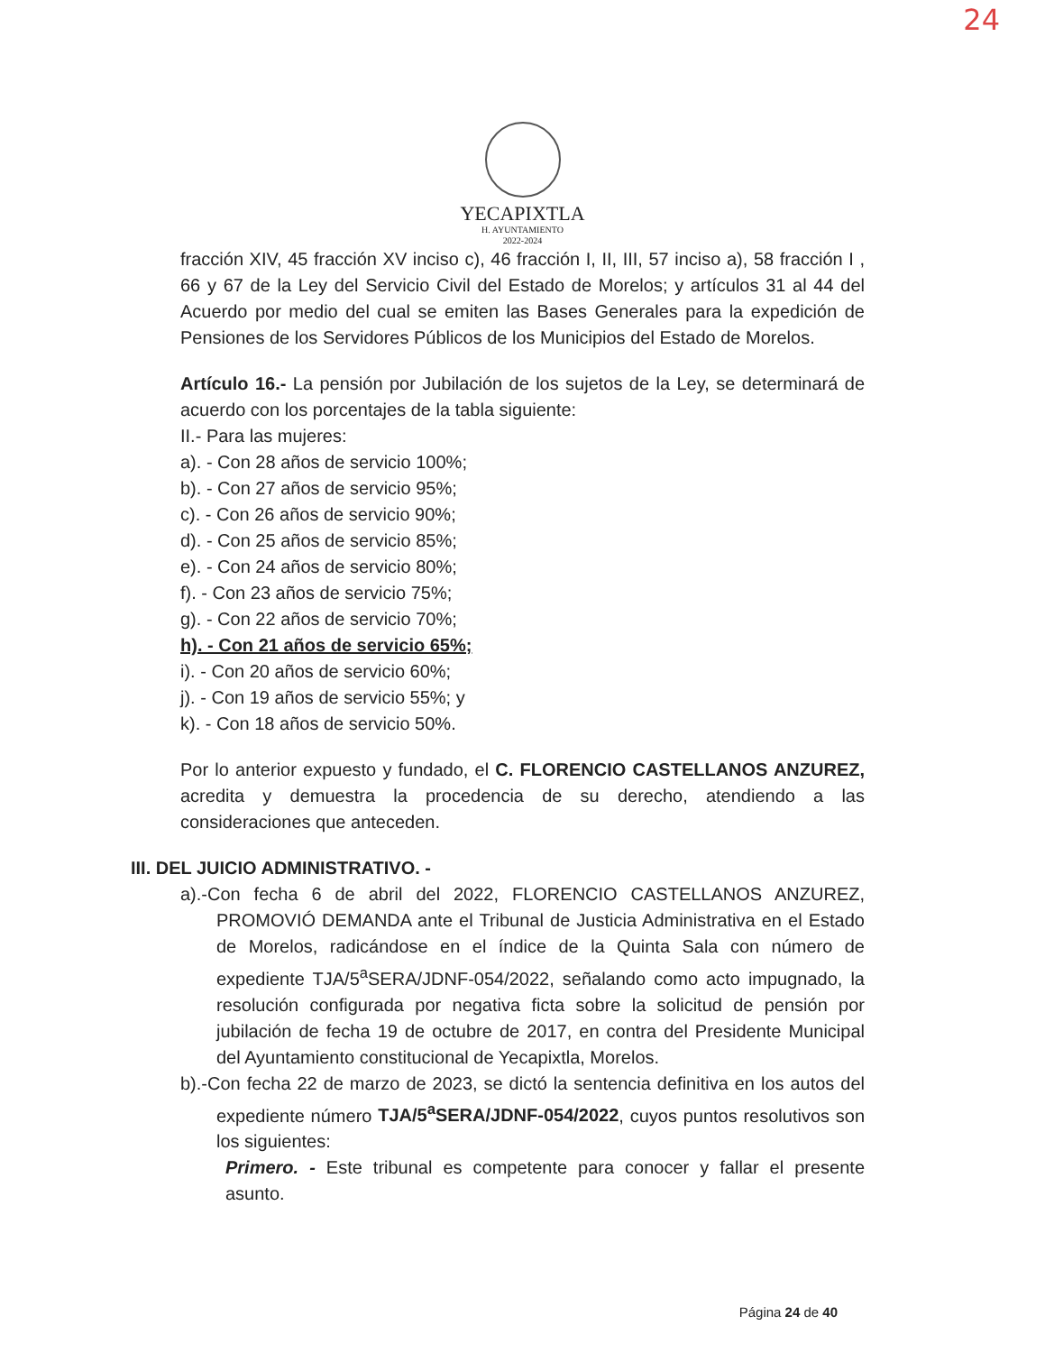24
YECAPIXTLA
H. AYUNTAMIENTO
2022-2024
fracción XIV, 45 fracción XV inciso c), 46 fracción I, II, III, 57 inciso a), 58 fracción I , 66 y 67 de la Ley del Servicio Civil del Estado de Morelos; y artículos 31 al 44 del Acuerdo por medio del cual se emiten las Bases Generales para la expedición de Pensiones de los Servidores Públicos de los Municipios del Estado de Morelos.
Artículo 16.- La pensión por Jubilación de los sujetos de la Ley, se determinará de acuerdo con los porcentajes de la tabla siguiente:
II.- Para las mujeres:
a). - Con 28 años de servicio 100%;
b). - Con 27 años de servicio 95%;
c). - Con 26 años de servicio 90%;
d). - Con 25 años de servicio 85%;
e). - Con 24 años de servicio 80%;
f). - Con 23 años de servicio 75%;
g). - Con 22 años de servicio 70%;
h). - Con 21 años de servicio 65%;
i). - Con 20 años de servicio 60%;
j). - Con 19 años de servicio 55%; y
k). - Con 18 años de servicio 50%.
Por lo anterior expuesto y fundado, el C. FLORENCIO CASTELLANOS ANZUREZ, acredita y demuestra la procedencia de su derecho, atendiendo a las consideraciones que anteceden.
III. DEL JUICIO ADMINISTRATIVO. -
a).-Con fecha 6 de abril del 2022, FLORENCIO CASTELLANOS ANZUREZ, PROMOVIÓ DEMANDA ante el Tribunal de Justicia Administrativa en el Estado de Morelos, radicándose en el índice de la Quinta Sala con número de expediente TJA/5<sup>a</sup>SERA/JDNF-054/2022, señalando como acto impugnado, la resolución configurada por negativa ficta sobre la solicitud de pensión por jubilación de fecha 19 de octubre de 2017, en contra del Presidente Municipal del Ayuntamiento constitucional de Yecapixtla, Morelos.
b).-Con fecha 22 de marzo de 2023, se dictó la sentencia definitiva en los autos del expediente número TJA/5<sup>a</sup>SERA/JDNF-054/2022, cuyos puntos resolutivos son los siguientes:
Primero. - Este tribunal es competente para conocer y fallar el presente asunto.
Página 24 de 40